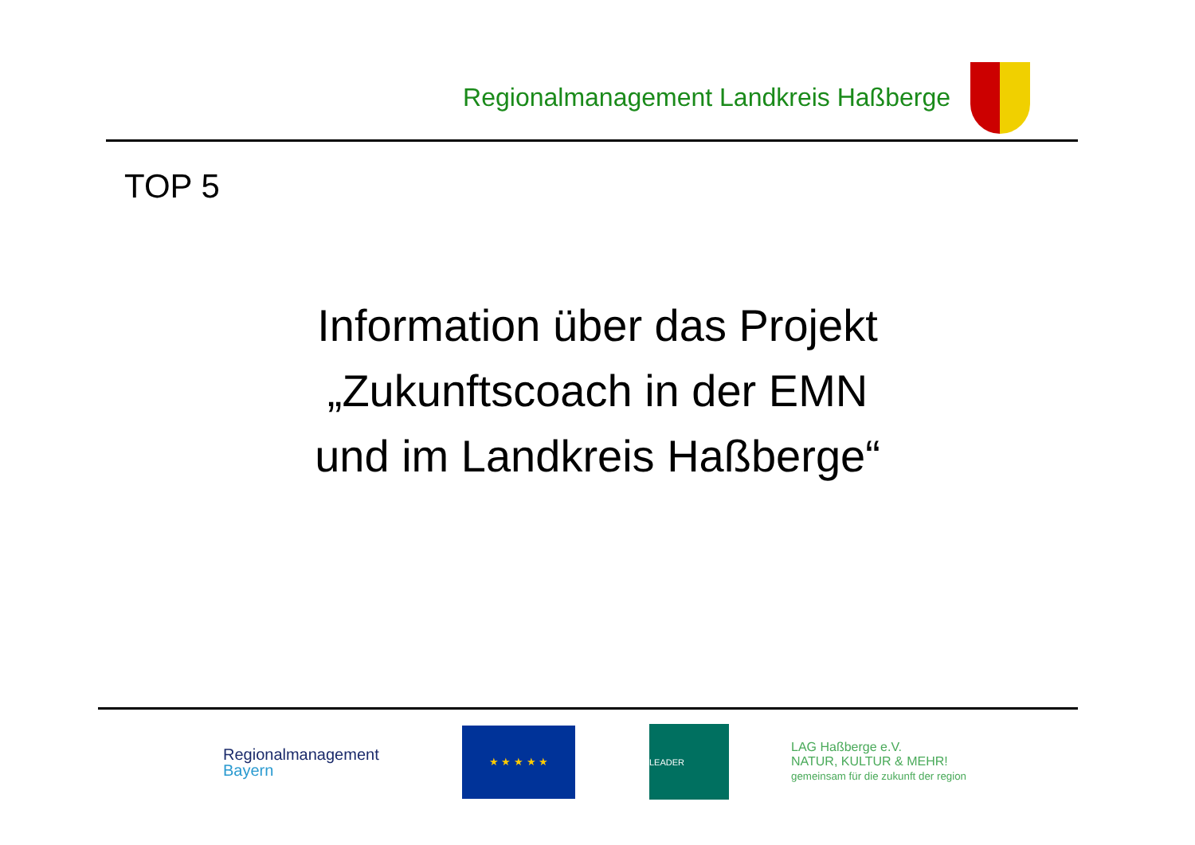Regionalmanagement Landkreis Haßberge
TOP 5
Information über das Projekt
„Zukunftscoach in der EMN
und im Landkreis Haßberge“
Regionalmanagement
Bayern
★ ★ ★ ★ ★
LEADER
LAG Haßberge e.V.
NATUR, KULTUR & MEHR!
gemeinsam für die zukunft der region